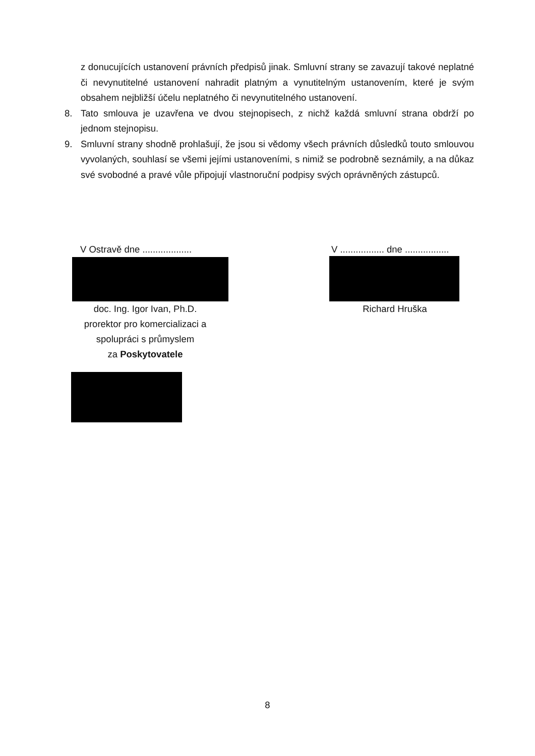z donucujících ustanovení právních předpisů jinak. Smluvní strany se zavazují takové neplatné či nevynutitelné ustanovení nahradit platným a vynutitelným ustanovením, které je svým obsahem nejbližší účelu neplatného či nevynutitelného ustanovení.
8. Tato smlouva je uzavřena ve dvou stejnopisech, z nichž každá smluvní strana obdrží po jednom stejnopisu.
9. Smluvní strany shodně prohlašují, že jsou si vědomy všech právních důsledků touto smlouvou vyvolaných, souhlasí se všemi jejími ustanoveními, s nimiž se podrobně seznámily, a na důkaz své svobodné a pravé vůle připojují vlastnoruční podpisy svých oprávněných zástupců.
V Ostravě dne ...................
doc. Ing. Igor Ivan, Ph.D.
prorektor pro komercializaci a spolupráci s průmyslem
za Poskytovatele
V ................. dne .................
Richard Hruška
8